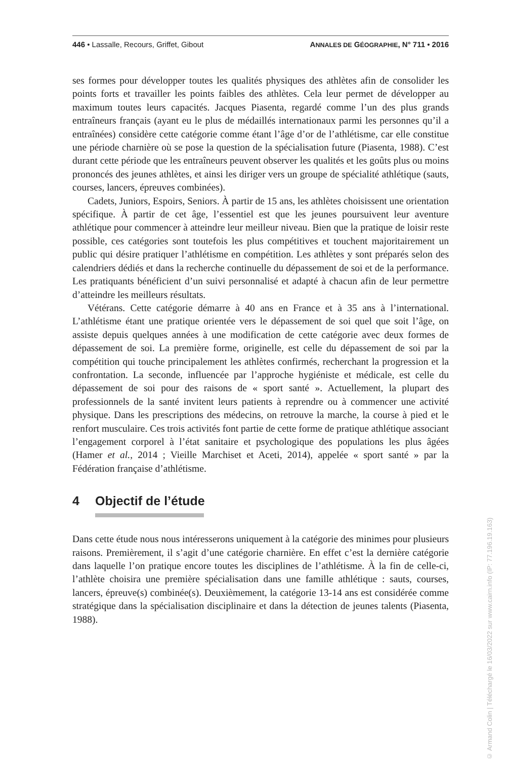446 • Lassalle, Recours, Griffet, Gibout ANNALES DE GÉOGRAPHIE, N° 711 • 2016
ses formes pour développer toutes les qualités physiques des athlètes afin de consolider les points forts et travailler les points faibles des athlètes. Cela leur permet de développer au maximum toutes leurs capacités. Jacques Piasenta, regardé comme l’un des plus grands entraîneurs français (ayant eu le plus de médaillés internationaux parmi les personnes qu’il a entraînées) considère cette catégorie comme étant l’âge d’or de l’athlétisme, car elle constitue une période charnière où se pose la question de la spécialisation future (Piasenta, 1988). C’est durant cette période que les entraîneurs peuvent observer les qualités et les goûts plus ou moins prononcés des jeunes athlètes, et ainsi les diriger vers un groupe de spécialité athlétique (sauts, courses, lancers, épreuves combinées).
Cadets, Juniors, Espoirs, Seniors. À partir de 15 ans, les athlètes choisissent une orientation spécifique. À partir de cet âge, l’essentiel est que les jeunes poursuivent leur aventure athlétique pour commencer à atteindre leur meilleur niveau. Bien que la pratique de loisir reste possible, ces catégories sont toutefois les plus compétitives et touchent majoritairement un public qui désire pratiquer l’athlétisme en compétition. Les athlètes y sont préparés selon des calendriers dédiés et dans la recherche continuelle du dépassement de soi et de la performance. Les pratiquants bénéficient d’un suivi personnalisé et adapté à chacun afin de leur permettre d’atteindre les meilleurs résultats.
Vétérans. Cette catégorie démarre à 40 ans en France et à 35 ans à l’international. L’athlétisme étant une pratique orientée vers le dépassement de soi quel que soit l’âge, on assiste depuis quelques années à une modification de cette catégorie avec deux formes de dépassement de soi. La première forme, originelle, est celle du dépassement de soi par la compétition qui touche principalement les athlètes confirmés, recherchant la progression et la confrontation. La seconde, influencée par l’approche hygiéniste et médicale, est celle du dépassement de soi pour des raisons de « sport santé ». Actuellement, la plupart des professionnels de la santé invitent leurs patients à reprendre ou à commencer une activité physique. Dans les prescriptions des médecins, on retrouve la marche, la course à pied et le renfort musculaire. Ces trois activités font partie de cette forme de pratique athlétique associant l’engagement corporel à l’état sanitaire et psychologique des populations les plus âgées (Hamer et al., 2014 ; Vieille Marchiset et Aceti, 2014), appelée « sport santé » par la Fédération française d’athlétisme.
4 Objectif de l’étude
Dans cette étude nous nous intéresserons uniquement à la catégorie des minimes pour plusieurs raisons. Premièrement, il s’agit d’une catégorie charnière. En effet c’est la dernière catégorie dans laquelle l’on pratique encore toutes les disciplines de l’athlétisme. À la fin de celle-ci, l’athlète choisira une première spécialisation dans une famille athlétique : sauts, courses, lancers, épreuve(s) combinée(s). Deuxièmement, la catégorie 13-14 ans est considérée comme stratégique dans la spécialisation disciplinaire et dans la détection de jeunes talents (Piasenta, 1988).
© Armand Colin | Téléchargé le 16/03/2022 sur www.cairn.info (IP: 77.196.19.163)